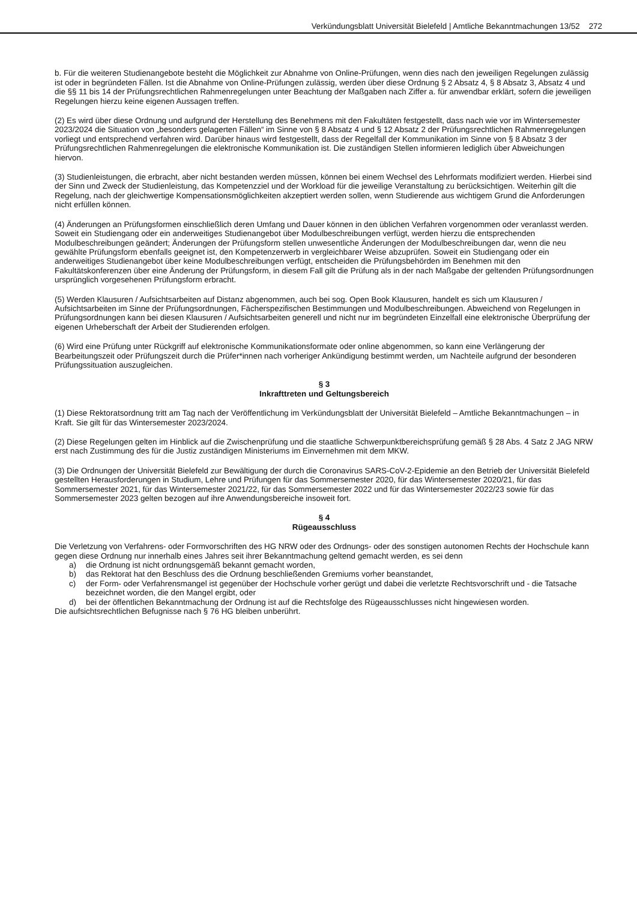Verkündungsblatt Universität Bielefeld | Amtliche Bekanntmachungen 13/52 272
b. Für die weiteren Studienangebote besteht die Möglichkeit zur Abnahme von Online-Prüfungen, wenn dies nach den jeweiligen Regelungen zulässig ist oder in begründeten Fällen. Ist die Abnahme von Online-Prüfungen zulässig, werden über diese Ordnung § 2 Absatz 4, § 8 Absatz 3, Absatz 4 und die §§ 11 bis 14 der Prüfungsrechtlichen Rahmenregelungen unter Beachtung der Maßgaben nach Ziffer a. für anwendbar erklärt, sofern die jeweiligen Regelungen hierzu keine eigenen Aussagen treffen.
(2) Es wird über diese Ordnung und aufgrund der Herstellung des Benehmens mit den Fakultäten festgestellt, dass nach wie vor im Wintersemester 2023/2024 die Situation von „besonders gelagerten Fällen“ im Sinne von § 8 Absatz 4 und § 12 Absatz 2 der Prüfungsrechtlichen Rahmenregelungen vorliegt und entsprechend verfahren wird. Darüber hinaus wird festgestellt, dass der Regelfall der Kommunikation im Sinne von § 8 Absatz 3 der Prüfungsrechtlichen Rahmenregelungen die elektronische Kommunikation ist. Die zuständigen Stellen informieren lediglich über Abweichungen hiervon.
(3) Studienleistungen, die erbracht, aber nicht bestanden werden müssen, können bei einem Wechsel des Lehrformats modifiziert werden. Hierbei sind der Sinn und Zweck der Studienleistung, das Kompetenzziel und der Workload für die jeweilige Veranstaltung zu berücksichtigen. Weiterhin gilt die Regelung, nach der gleichwertige Kompensationsmöglichkeiten akzeptiert werden sollen, wenn Studierende aus wichtigem Grund die Anforderungen nicht erfüllen können.
(4) Änderungen an Prüfungsformen einschließlich deren Umfang und Dauer können in den üblichen Verfahren vorgenommen oder veranlasst werden. Soweit ein Studiengang oder ein anderweitiges Studienangebot über Modulbeschreibungen verfügt, werden hierzu die entsprechenden Modulbeschreibungen geändert; Änderungen der Prüfungsform stellen unwesentliche Änderungen der Modulbeschreibungen dar, wenn die neu gewählte Prüfungsform ebenfalls geeignet ist, den Kompetenzerwerb in vergleichbarer Weise abzuprüfen. Soweit ein Studiengang oder ein anderweitiges Studienangebot über keine Modulbeschreibungen verfügt, entscheiden die Prüfungsbehörden im Benehmen mit den Fakultätskonferenzen über eine Änderung der Prüfungsform, in diesem Fall gilt die Prüfung als in der nach Maßgabe der geltenden Prüfungsordnungen ursprünglich vorgesehenen Prüfungsform erbracht.
(5) Werden Klausuren / Aufsichtsarbeiten auf Distanz abgenommen, auch bei sog. Open Book Klausuren, handelt es sich um Klausuren / Aufsichtsarbeiten im Sinne der Prüfungsordnungen, Fächerspezifischen Bestimmungen und Modulbeschreibungen. Abweichend von Regelungen in Prüfungsordnungen kann bei diesen Klausuren / Aufsichtsarbeiten generell und nicht nur im begründeten Einzelfall eine elektronische Überprüfung der eigenen Urheberschaft der Arbeit der Studierenden erfolgen.
(6) Wird eine Prüfung unter Rückgriff auf elektronische Kommunikationsformate oder online abgenommen, so kann eine Verlängerung der Bearbeitungszeit oder Prüfungszeit durch die Prüfer*innen nach vorheriger Ankündigung bestimmt werden, um Nachteile aufgrund der besonderen Prüfungssituation auszugleichen.
§ 3
Inkrafttreten und Geltungsbereich
(1) Diese Rektoratsordnung tritt am Tag nach der Veröffentlichung im Verkündungsblatt der Universität Bielefeld – Amtliche Bekanntmachungen – in Kraft. Sie gilt für das Wintersemester 2023/2024.
(2) Diese Regelungen gelten im Hinblick auf die Zwischenprüfung und die staatliche Schwerpunktbereichsprüfung gemäß § 28 Abs. 4 Satz 2 JAG NRW erst nach Zustimmung des für die Justiz zuständigen Ministeriums im Einvernehmen mit dem MKW.
(3) Die Ordnungen der Universität Bielefeld zur Bewältigung der durch die Coronavirus SARS-CoV-2-Epidemie an den Betrieb der Universität Bielefeld gestellten Herausforderungen in Studium, Lehre und Prüfungen für das Sommersemester 2020, für das Wintersemester 2020/21, für das Sommersemester 2021, für das Wintersemester 2021/22, für das Sommersemester 2022 und für das Wintersemester 2022/23 sowie für das Sommersemester 2023 gelten bezogen auf ihre Anwendungsbereiche insoweit fort.
§ 4
Rügeausschluss
Die Verletzung von Verfahrens- oder Formvorschriften des HG NRW oder des Ordnungs- oder des sonstigen autonomen Rechts der Hochschule kann gegen diese Ordnung nur innerhalb eines Jahres seit ihrer Bekanntmachung geltend gemacht werden, es sei denn
a) die Ordnung ist nicht ordnungsgemäß bekannt gemacht worden,
b) das Rektorat hat den Beschluss des die Ordnung beschließenden Gremiums vorher beanstandet,
c) der Form- oder Verfahrensmangel ist gegenüber der Hochschule vorher gerügt und dabei die verletzte Rechtsvorschrift und - die Tatsache bezeichnet worden, die den Mangel ergibt, oder
d) bei der öffentlichen Bekanntmachung der Ordnung ist auf die Rechtsfolge des Rügeausschlusses nicht hingewiesen worden.
Die aufsichtsrechtlichen Befugnisse nach § 76 HG bleiben unberührt.